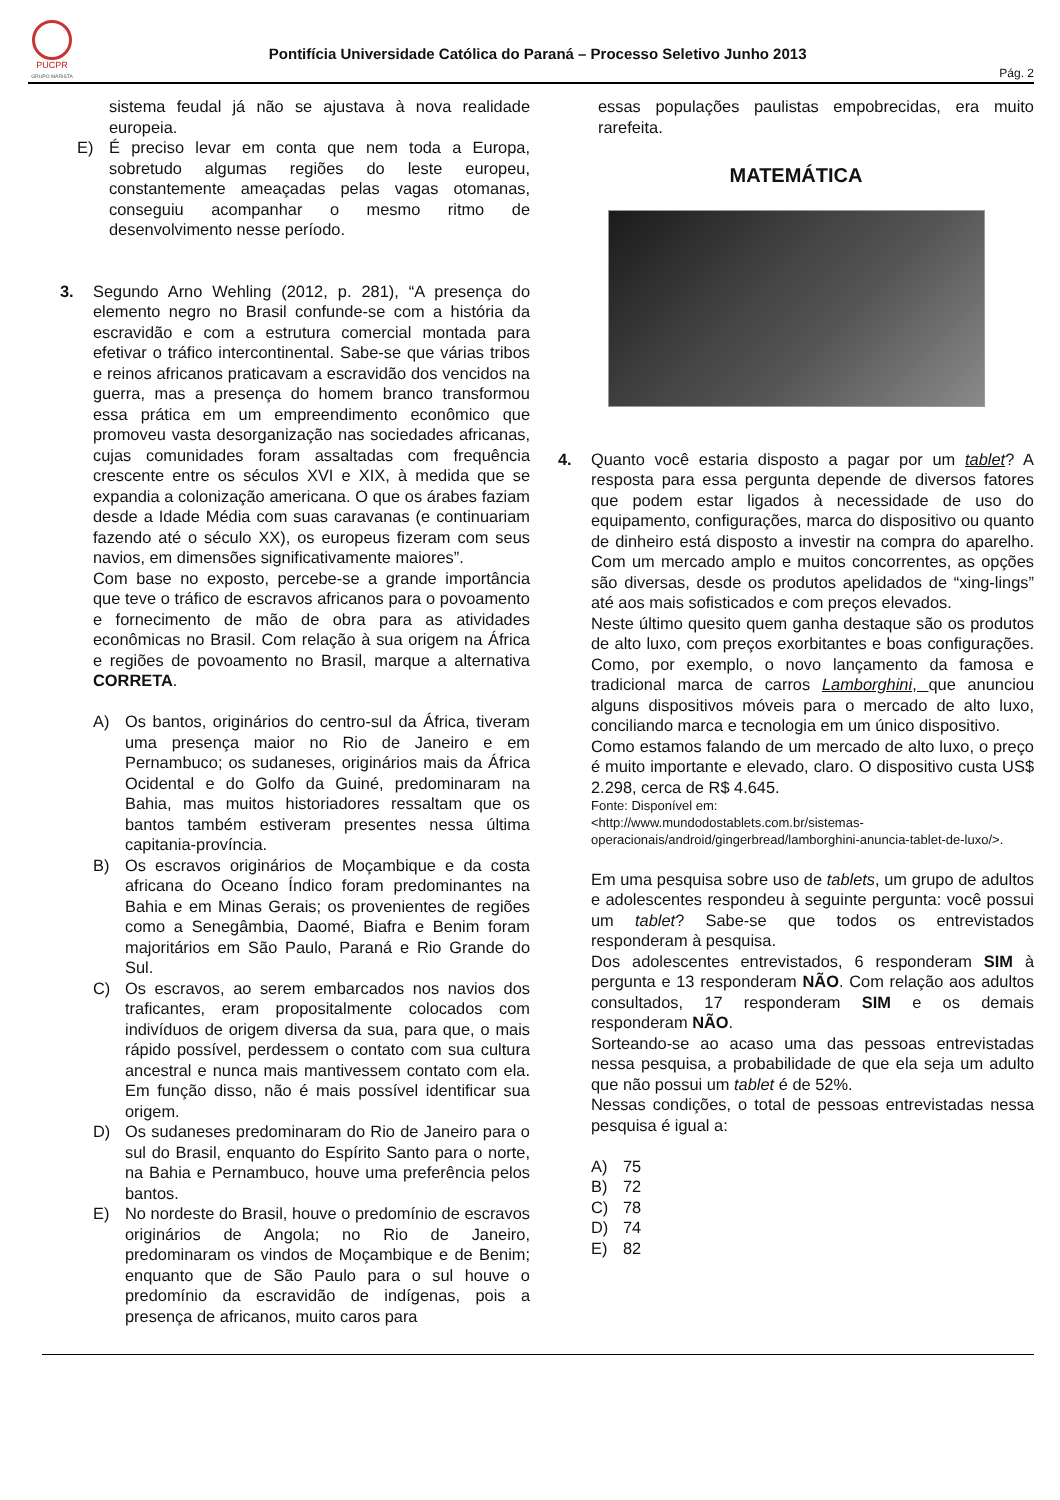PUCPR
GRUPO MARISTA
Pontifícia Universidade Católica do Paraná – Processo Seletivo Junho 2013
Pág. 2
sistema feudal já não se ajustava à nova realidade europeia.
E) É preciso levar em conta que nem toda a Europa, sobretudo algumas regiões do leste europeu, constantemente ameaçadas pelas vagas otomanas, conseguiu acompanhar o mesmo ritmo de desenvolvimento nesse período.
3. Segundo Arno Wehling (2012, p. 281), “A presença do elemento negro no Brasil confunde-se com a história da escravidão e com a estrutura comercial montada para efetivar o tráfico intercontinental. Sabe-se que várias tribos e reinos africanos praticavam a escravidão dos vencidos na guerra, mas a presença do homem branco transformou essa prática em um empreendimento econômico que promoveu vasta desorganização nas sociedades africanas, cujas comunidades foram assaltadas com frequência crescente entre os séculos XVI e XIX, à medida que se expandia a colonização americana. O que os árabes faziam desde a Idade Média com suas caravanas (e continuariam fazendo até o século XX), os europeus fizeram com seus navios, em dimensões significativamente maiores”.
Com base no exposto, percebe-se a grande importância que teve o tráfico de escravos africanos para o povoamento e fornecimento de mão de obra para as atividades econômicas no Brasil. Com relação à sua origem na África e regiões de povoamento no Brasil, marque a alternativa CORRETA.
A) Os bantos, originários do centro-sul da África, tiveram uma presença maior no Rio de Janeiro e em Pernambuco; os sudaneses, originários mais da África Ocidental e do Golfo da Guiné, predominaram na Bahia, mas muitos historiadores ressaltam que os bantos também estiveram presentes nessa última capitania-província.
B) Os escravos originários de Moçambique e da costa africana do Oceano Índico foram predominantes na Bahia e em Minas Gerais; os provenientes de regiões como a Senegâmbia, Daomé, Biafra e Benim foram majoritários em São Paulo, Paraná e Rio Grande do Sul.
C) Os escravos, ao serem embarcados nos navios dos traficantes, eram propositalmente colocados com indivíduos de origem diversa da sua, para que, o mais rápido possível, perdessem o contato com sua cultura ancestral e nunca mais mantivessem contato com ela. Em função disso, não é mais possível identificar sua origem.
D) Os sudaneses predominaram do Rio de Janeiro para o sul do Brasil, enquanto do Espírito Santo para o norte, na Bahia e Pernambuco, houve uma preferência pelos bantos.
E) No nordeste do Brasil, houve o predomínio de escravos originários de Angola; no Rio de Janeiro, predominaram os vindos de Moçambique e de Benim; enquanto que de São Paulo para o sul houve o predomínio da escravidão de indígenas, pois a presença de africanos, muito caros para
essas populações paulistas empobrecidas, era muito rarefeita.
MATEMÁTICA
4. Quanto você estaria disposto a pagar por um tablet? A resposta para essa pergunta depende de diversos fatores que podem estar ligados à necessidade de uso do equipamento, configurações, marca do dispositivo ou quanto de dinheiro está disposto a investir na compra do aparelho. Com um mercado amplo e muitos concorrentes, as opções são diversas, desde os produtos apelidados de “xing-lings” até aos mais sofisticados e com preços elevados.
Neste último quesito quem ganha destaque são os produtos de alto luxo, com preços exorbitantes e boas configurações. Como, por exemplo, o novo lançamento da famosa e tradicional marca de carros Lamborghini, que anunciou alguns dispositivos móveis para o mercado de alto luxo, conciliando marca e tecnologia em um único dispositivo.
Como estamos falando de um mercado de alto luxo, o preço é muito importante e elevado, claro. O dispositivo custa US$ 2.298, cerca de R$ 4.645.
Fonte: Disponível em:
<http://www.mundodostablets.com.br/sistemas-operacionais/android/gingerbread/lamborghini-anuncia-tablet-de-luxo/>.
Em uma pesquisa sobre uso de tablets, um grupo de adultos e adolescentes respondeu à seguinte pergunta: você possui um tablet? Sabe-se que todos os entrevistados responderam à pesquisa.
Dos adolescentes entrevistados, 6 responderam SIM à pergunta e 13 responderam NÃO. Com relação aos adultos consultados, 17 responderam SIM e os demais responderam NÃO.
Sorteando-se ao acaso uma das pessoas entrevistadas nessa pesquisa, a probabilidade de que ela seja um adulto que não possui um tablet é de 52%.
Nessas condições, o total de pessoas entrevistadas nessa pesquisa é igual a:
A) 75
B) 72
C) 78
D) 74
E) 82